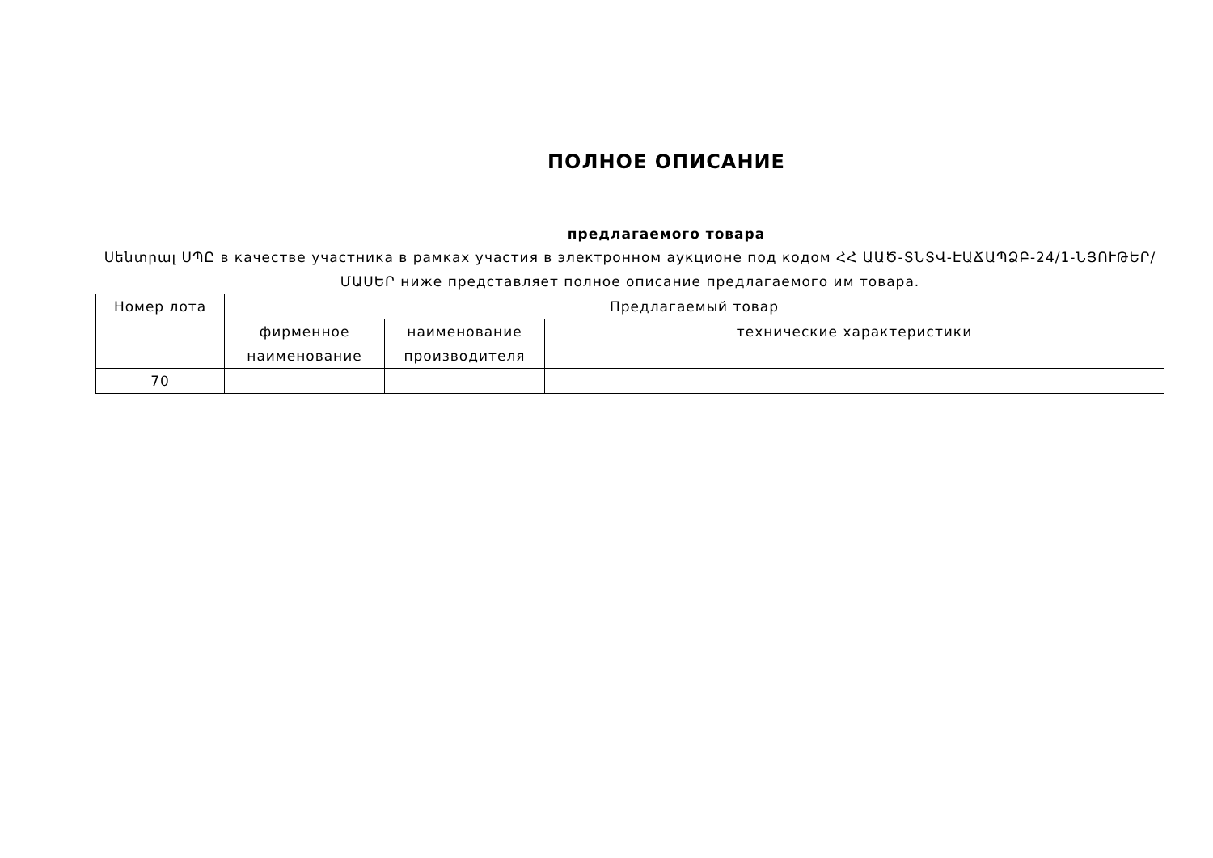ПОЛНОЕ ОПИСАНИЕ
предлагаемого товара
Սենտրալ ՍՊԸ в качестве участника в рамках участия в электронном аукционе под кодом ՀՀ ԱԱԾ-ՏՆՏՎ-ԷԱՃԱՊՁԲ-24/1-ՆՅՈՒԹԵՐ/ՄԱՍԵՐ ниже представляет полное описание предлагаемого им товара.
| Номер лота | Предлагаемый товар | | |
| --- | --- | --- | --- |
| | фирменное наименование | наименование производителя | технические характеристики |
| 70 | | | |